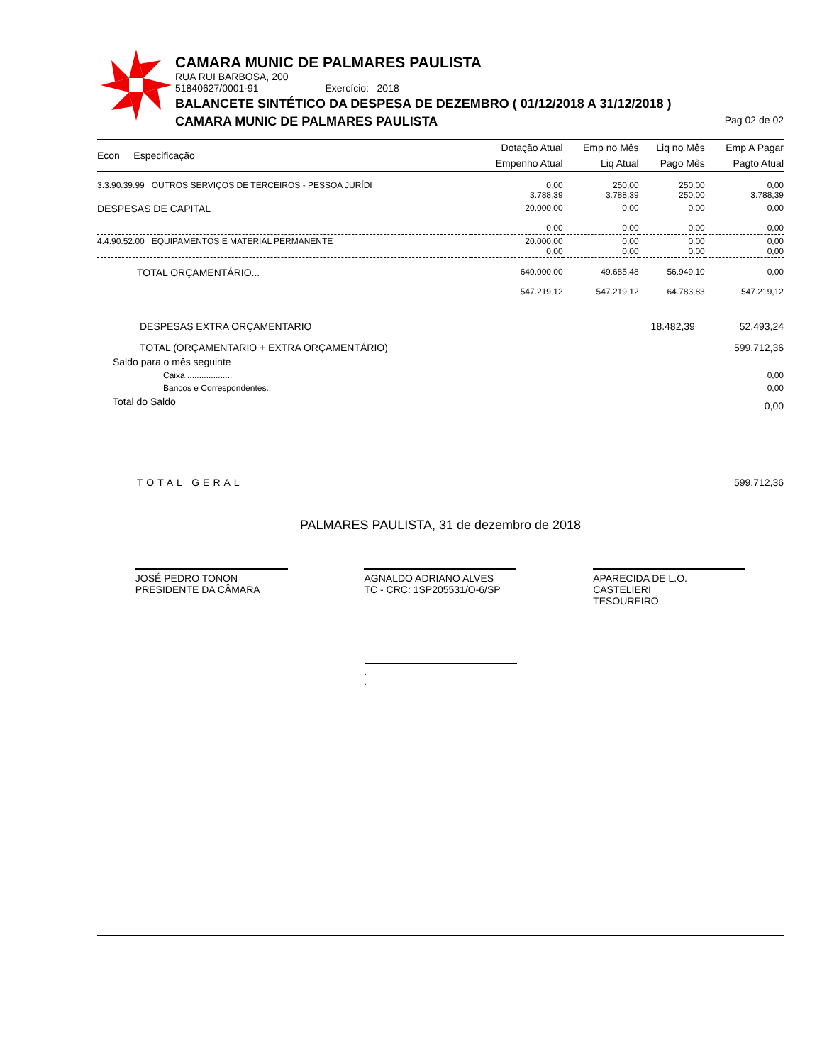CAMARA MUNIC DE PALMARES PAULISTA
RUA RUI BARBOSA, 200
51840627/0001-91 Exercício: 2018
BALANCETE SINTÉTICO DA DESPESA DE DEZEMBRO ( 01/12/2018 A 31/12/2018 )
CAMARA MUNIC DE PALMARES PAULISTA Pag 02 de 02
| Econ Especificação | Dotação Atual | Emp no Mês | Liq no Mês | Emp A Pagar |
| --- | --- | --- | --- | --- |
| | Empenho Atual | Liq Atual | Pago Mês | Pagto Atual |
| 3.3.90.39.99 OUTROS SERVIÇOS DE TERCEIROS - PESSOA JURÍDI | 0,00 3.788,39 | 250,00 3.788,39 | 250,00 250,00 | 0,00 3.788,39 |
| DESPESAS DE CAPITAL | 20.000,00 0,00 | 0,00 0,00 | 0,00 0,00 | 0,00 0,00 |
| 4.4.90.52.00 EQUIPAMENTOS E MATERIAL PERMANENTE | 20.000,00 0,00 | 0,00 0,00 | 0,00 0,00 | 0,00 0,00 |
| TOTAL ORÇAMENTÁRIO... | 640.000,00 547.219,12 | 49.685,48 547.219,12 | 56.949,10 64.783,83 | 0,00 547.219,12 |
| DESPESAS EXTRA ORÇAMENTARIO | 18.482,39 | 52.493,24 |
| TOTAL (ORÇAMENTARIO + EXTRA ORÇAMENTÁRIO) | | 599.712,36 |
| Saldo para o mês seguinte | | |
| Caixa ................... | | 0,00 |
| Bancos e Correspondentes.. | | 0,00 |
| Total do Saldo | | 0,00 |
| TOTAL GERAL | | 599.712,36 |
PALMARES PAULISTA, 31 de dezembro de 2018
JOSÉ PEDRO TONON
PRESIDENTE DA CÂMARA
AGNALDO ADRIANO ALVES
TC - CRC: 1SP205531/O-6/SP
APARECIDA DE L.O. CASTELIERI
TESOUREIRO
.
.